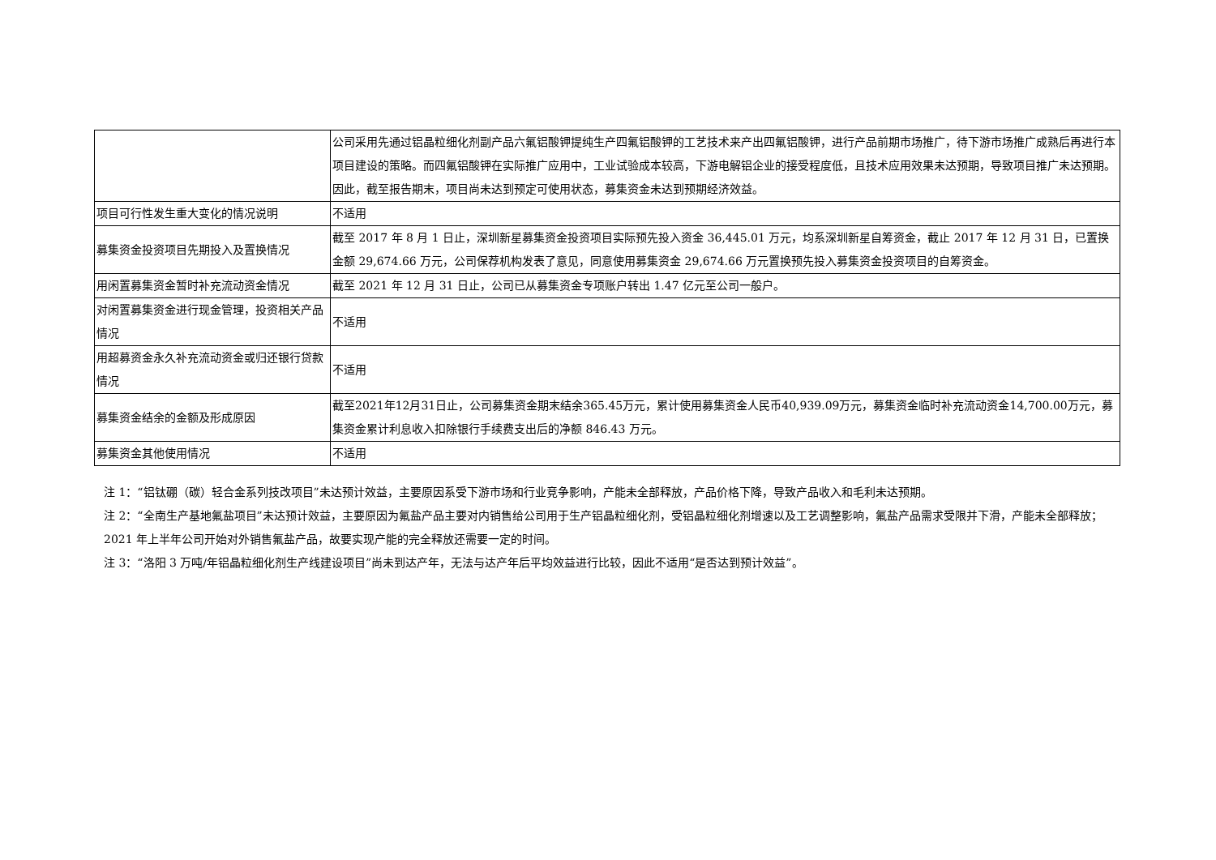| | 公司采用先通过铝晶粒细化剂副产品六氟铝酸钾提纯生产四氟铝酸钾的工艺技术来产出四氟铝酸钾，进行产品前期市场推广，待下游市场推广成熟后再进行本项目建设的策略。而四氟铝酸钾在实际推广应用中，工业试验成本较高，下游电解铝企业的接受程度低，且技术应用效果未达预期，导致项目推广未达预期。因此，截至报告期末，项目尚未达到预定可使用状态，募集资金未达到预期经济效益。 |
| 项目可行性发生重大变化的情况说明 | 不适用 |
| 募集资金投资项目先期投入及置换情况 | 截至 2017 年 8 月 1 日止，深圳新星募集资金投资项目实际预先投入资金 36,445.01 万元，均系深圳新星自筹资金，截止 2017 年 12 月 31 日，已置换金额 29,674.66 万元，公司保荐机构发表了意见，同意使用募集资金 29,674.66 万元置换预先投入募集资金投资项目的自筹资金。 |
| 用闲置募集资金暂时补充流动资金情况 | 截至 2021 年 12 月 31 日止，公司已从募集资金专项账户转出 1.47 亿元至公司一般户。 |
| 对闲置募集资金进行现金管理，投资相关产品情况 | 不适用 |
| 用超募资金永久补充流动资金或归还银行贷款情况 | 不适用 |
| 募集资金结余的金额及形成原因 | 截至2021年12月31日止，公司募集资金期末结余365.45万元，累计使用募集资金人民币40,939.09万元，募集资金临时补充流动资金14,700.00万元，募集资金累计利息收入扣除银行手续费支出后的净额 846.43 万元。 |
| 募集资金其他使用情况 | 不适用 |
注 1：“铝钛硼（碳）轻合金系列技改项目”未达预计效益，主要原因系受下游市场和行业竞争影响，产能未全部释放，产品价格下降，导致产品收入和毛利未达预期。
注 2：“全南生产基地氟盐项目”未达预计效益，主要原因为氟盐产品主要对内销售给公司用于生产铝晶粒细化剂，受铝晶粒细化剂增速以及工艺调整影响，氟盐产品需求受限并下滑，产能未全部释放；2021 年上半年公司开始对外销售氟盐产品，故要实现产能的完全释放还需要一定的时间。
注 3：“洛阳 3 万吨/年铝晶粒细化剂生产线建设项目”尚未到达产年，无法与达产年后平均效益进行比较，因此不适用“是否达到预计效益”。